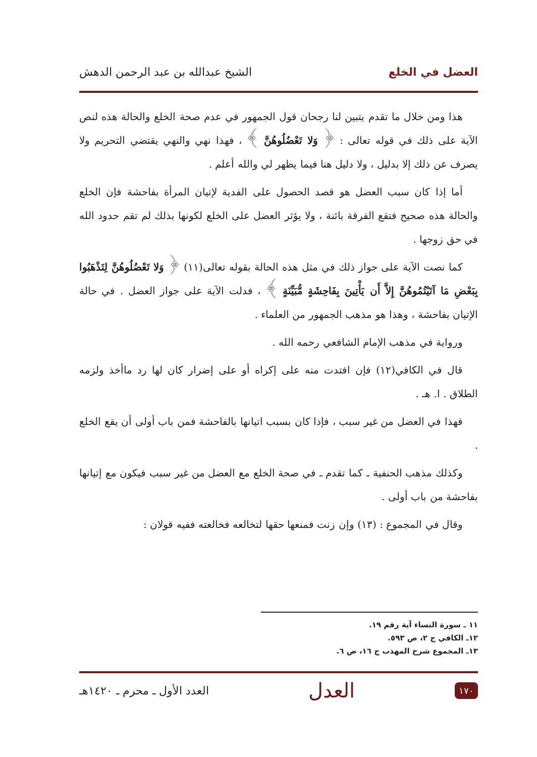العضل في الخلع الشيخ عبدالله بن عبد الرحمن الدهش
هذا ومن خلال ما تقدم يتبين لنا رجحان قول الجمهور في عدم صحة الخلع والحالة هذه لنص الآية على ذلك في قوله تعالى : ﴿ وَلا تَعْضُلُوهُنَّ ﴾ ، فهذا نهي والنهي يقتضي التحريم ولا يصرف عن ذلك إلا بدليل ، ولا دليل هنا فيما يظهر لي والله أعلم .
أما إذا كان سبب العضل هو قصد الحصول على الفدية لإتيان المرأة بفاحشة فإن الخلع والحالة هذه صحيح فتقع الفرقة بائنة ، ولا يؤثر العضل على الخلع لكونها بذلك لم تقم حدود الله في حق زوجها .
كما نصت الآية على جواز ذلك في مثل هذه الحالة بقوله تعالى(١١) ﴿ وَلا تَعْضُلُوهُنَّ لِتَذْهَبُوا بِبَعْضِ مَا آتَيْتُمُوهُنَّ إِلاَّ أَن يَأْتِينَ بِفَاحِشَةٍ مُّبَيِّنَةٍ ﴾ ، فدلت الآية على جواز العضل . في حالة الإتيان بفاحشة ، وهذا هو مذهب الجمهور من العلماء .
ورواية في مذهب الإمام الشافعي رحمه الله .
قال في الكافي(١٢) فإن افتدت منه على إكراه أو على إضرار كان لها رد ماأخذ ولزمه الطلاق . ا. هـ .
فهذا في العضل من غير سبب ، فإذا كان بسبب اتيانها بالفاحشة فمن باب أولى أن يقع الخلع .
وكذلك مذهب الحنفية ـ كما تقدم ـ في صحة الخلع مع العضل من غير سبب فيكون مع إتيانها بفاحشة من باب أولى .
وقال في المجموع : (١٣) وإن زنت فمنعها حقها لتخالعه فخالعته ففيه قولان :
١١ ـ سورة النساء آية رقم ١٩.
١٢ـ الكافي ج ٢، ص ٥٩٣.
١٣ـ المجموع شرح المهذب ج ١٦، ص ٦.
١٧٠ العدل العدد الأول ـ محرم ـ ١٤٢٠هـ